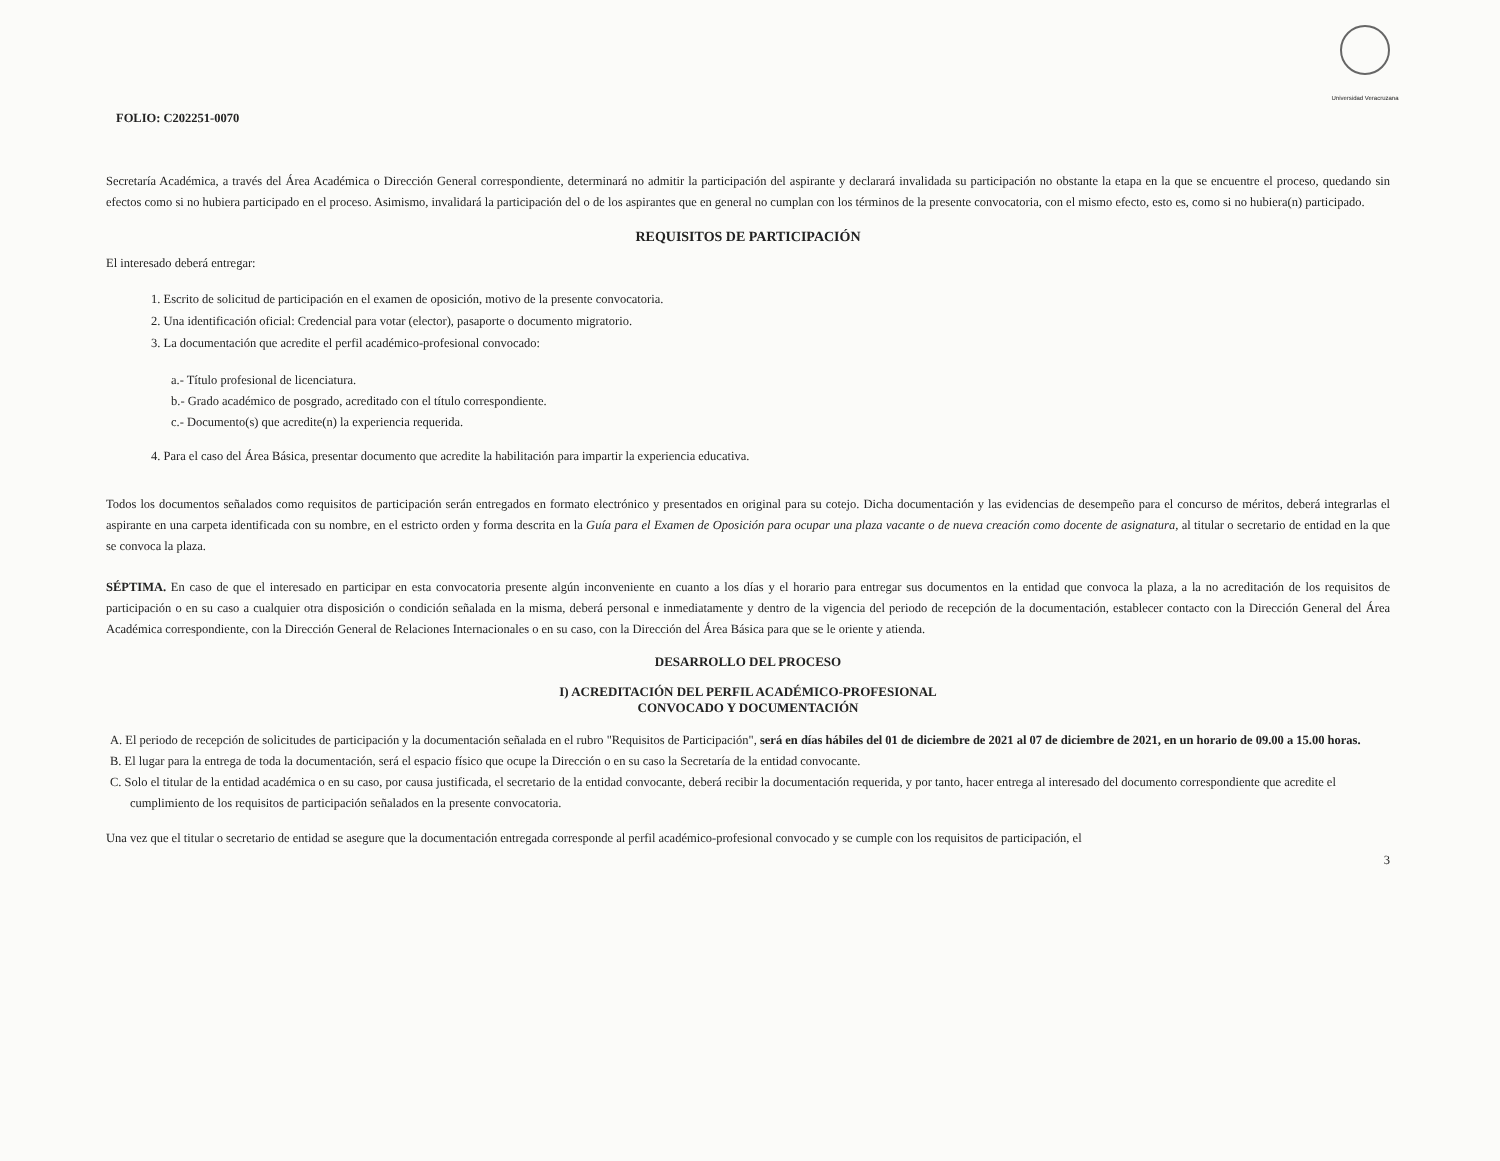Universidad Veracruzana
FOLIO: C202251-0070
Secretaría Académica, a través del Área Académica o Dirección General correspondiente, determinará no admitir la participación del aspirante y declarará invalidada su participación no obstante la etapa en la que se encuentre el proceso, quedando sin efectos como si no hubiera participado en el proceso. Asimismo, invalidará la participación del o de los aspirantes que en general no cumplan con los términos de la presente convocatoria, con el mismo efecto, esto es, como si no hubiera(n) participado.
REQUISITOS DE PARTICIPACIÓN
El interesado deberá entregar:
1. Escrito de solicitud de participación en el examen de oposición, motivo de la presente convocatoria.
2. Una identificación oficial: Credencial para votar (elector), pasaporte o documento migratorio.
3. La documentación que acredite el perfil académico-profesional convocado:
a.- Título profesional de licenciatura.
b.- Grado académico de posgrado, acreditado con el título correspondiente.
c.- Documento(s) que acredite(n) la experiencia requerida.
4. Para el caso del Área Básica, presentar documento que acredite la habilitación para impartir la experiencia educativa.
Todos los documentos señalados como requisitos de participación serán entregados en formato electrónico y presentados en original para su cotejo. Dicha documentación y las evidencias de desempeño para el concurso de méritos, deberá integrarlas el aspirante en una carpeta identificada con su nombre, en el estricto orden y forma descrita en la Guía para el Examen de Oposición para ocupar una plaza vacante o de nueva creación como docente de asignatura, al titular o secretario de entidad en la que se convoca la plaza.
SÉPTIMA. En caso de que el interesado en participar en esta convocatoria presente algún inconveniente en cuanto a los días y el horario para entregar sus documentos en la entidad que convoca la plaza, a la no acreditación de los requisitos de participación o en su caso a cualquier otra disposición o condición señalada en la misma, deberá personal e inmediatamente y dentro de la vigencia del periodo de recepción de la documentación, establecer contacto con la Dirección General del Área Académica correspondiente, con la Dirección General de Relaciones Internacionales o en su caso, con la Dirección del Área Básica para que se le oriente y atienda.
DESARROLLO DEL PROCESO
I) ACREDITACIÓN DEL PERFIL ACADÉMICO-PROFESIONAL
CONVOCADO Y DOCUMENTACIÓN
A. El periodo de recepción de solicitudes de participación y la documentación señalada en el rubro "Requisitos de Participación", será en días hábiles del 01 de diciembre de 2021 al 07 de diciembre de 2021, en un horario de 09.00 a 15.00 horas.
B. El lugar para la entrega de toda la documentación, será el espacio físico que ocupe la Dirección o en su caso la Secretaría de la entidad convocante.
C. Solo el titular de la entidad académica o en su caso, por causa justificada, el secretario de la entidad convocante, deberá recibir la documentación requerida, y por tanto, hacer entrega al interesado del documento correspondiente que acredite el cumplimiento de los requisitos de participación señalados en la presente convocatoria.
Una vez que el titular o secretario de entidad se asegure que la documentación entregada corresponde al perfil académico-profesional convocado y se cumple con los requisitos de participación, el
3